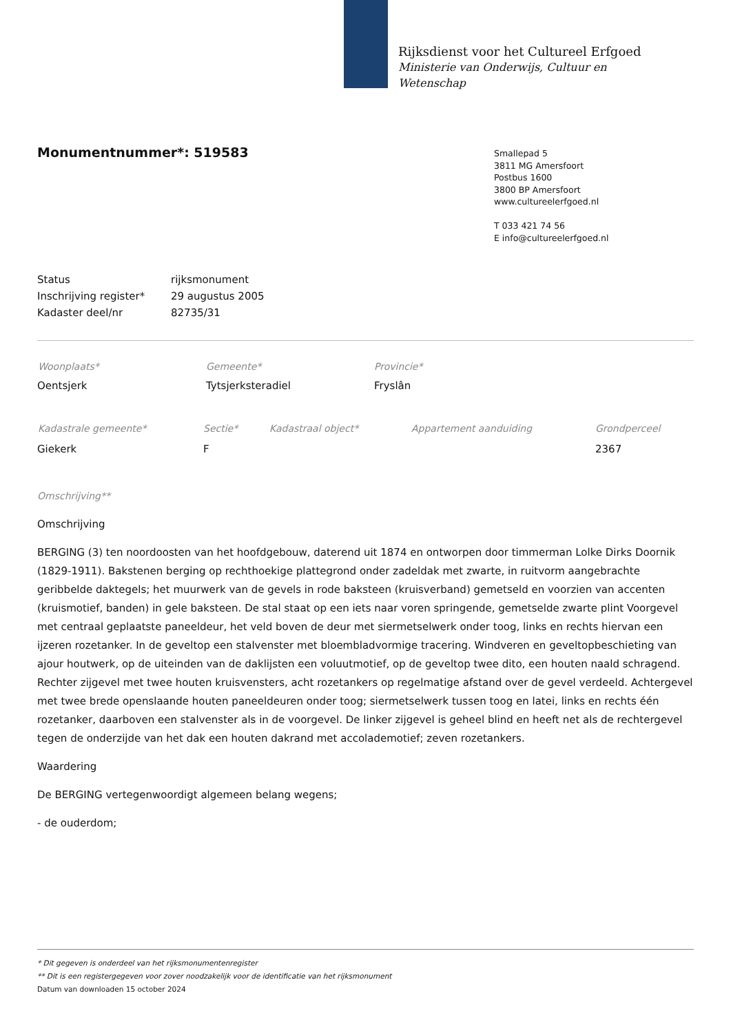Rijksdienst voor het Cultureel Erfgoed
Ministerie van Onderwijs, Cultuur en
Wetenschap
Monumentnummer*: 519583
Smallepad 5
3811 MG Amersfoort
Postbus 1600
3800 BP Amersfoort
www.cultureelerfgoed.nl
T 033 421 74 56
E info@cultureelerfgoed.nl
| Status | rijksmonument |
| Inschrijving register* | 29 augustus 2005 |
| Kadaster deel/nr | 82735/31 |
| Woonplaats* | Gemeente* | Provincie* |
| --- | --- | --- |
| Oentsjerk | Tytsjerksteradiel | Fryslân |
| Kadastrale gemeente* | Sectie* | Kadastraal object* | Appartement aanduiding | Grondperceel |
| --- | --- | --- | --- | --- |
| Giekerk | F | | | 2367 |
Omschrijving**
Omschrijving
BERGING (3) ten noordoosten van het hoofdgebouw, daterend uit 1874 en ontworpen door timmerman Lolke Dirks Doornik (1829-1911). Bakstenen berging op rechthoekige plattegrond onder zadeldak met zwarte, in ruitvorm aangebrachte geribbelde daktegels; het muurwerk van de gevels in rode baksteen (kruisverband) gemetseld en voorzien van accenten (kruismotief, banden) in gele baksteen. De stal staat op een iets naar voren springende, gemetselde zwarte plint Voorgevel met centraal geplaatste paneeldeur, het veld boven de deur met siermetselwerk onder toog, links en rechts hiervan een ijzeren rozetanker. In de geveltop een stalvenster met bloembladvormige tracering. Windveren en geveltopbeschieting van ajour houtwerk, op de uiteinden van de daklijsten een voluutmotief, op de geveltop twee dito, een houten naald schragend. Rechter zijgevel met twee houten kruisvensters, acht rozetankers op regelmatige afstand over de gevel verdeeld. Achtergevel met twee brede openslaande houten paneeldeuren onder toog; siermetselwerk tussen toog en latei, links en rechts één rozetanker, daarboven een stalvenster als in de voorgevel. De linker zijgevel is geheel blind en heeft net als de rechtergevel tegen de onderzijde van het dak een houten dakrand met accolademotief; zeven rozetankers.
Waardering
De BERGING vertegenwoordigt algemeen belang wegens;
- de ouderdom;
* Dit gegeven is onderdeel van het rijksmonumentenregister
** Dit is een registergegeven voor zover noodzakelijk voor de identificatie van het rijksmonument
Datum van downloaden 15 october 2024